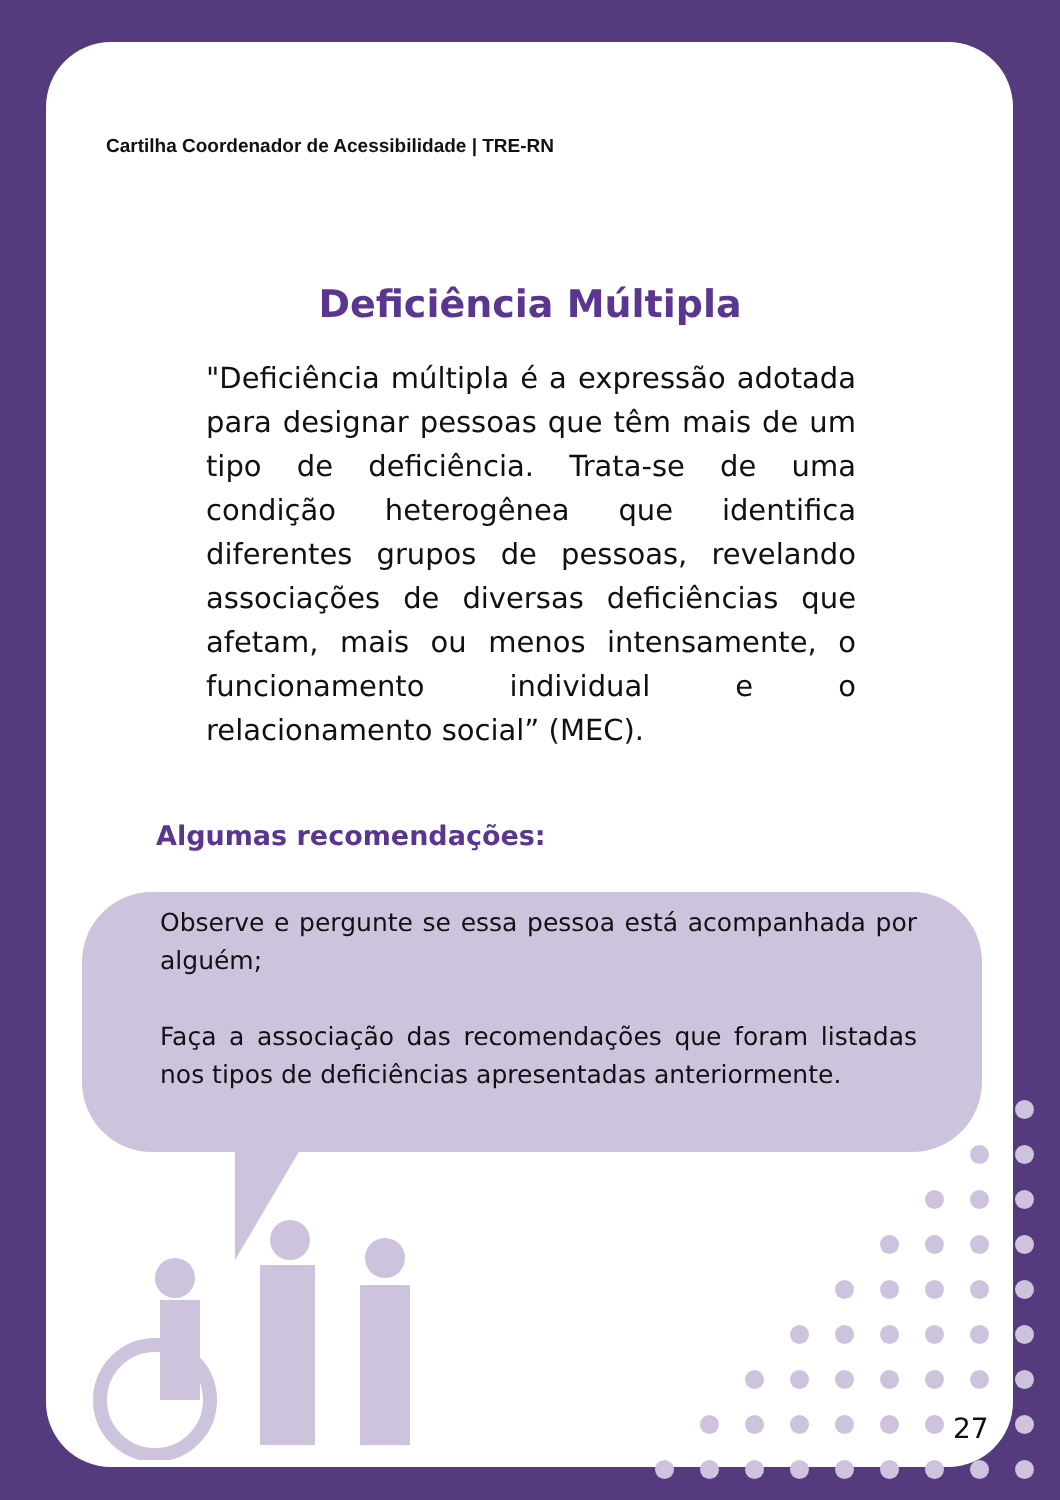Cartilha Coordenador de Acessibilidade | TRE-RN
Deficiência Múltipla
"Deficiência múltipla é a expressão adotada para designar pessoas que têm mais de um tipo de deficiência. Trata-se de uma condição heterogênea que identifica diferentes grupos de pessoas, revelando associações de diversas deficiências que afetam, mais ou menos intensamente, o funcionamento individual e o relacionamento social” (MEC).
Algumas recomendações:
Observe e pergunte se essa pessoa está acompanhada por alguém;
Faça a associação das recomendações que foram listadas nos tipos de deficiências apresentadas anteriormente.
27